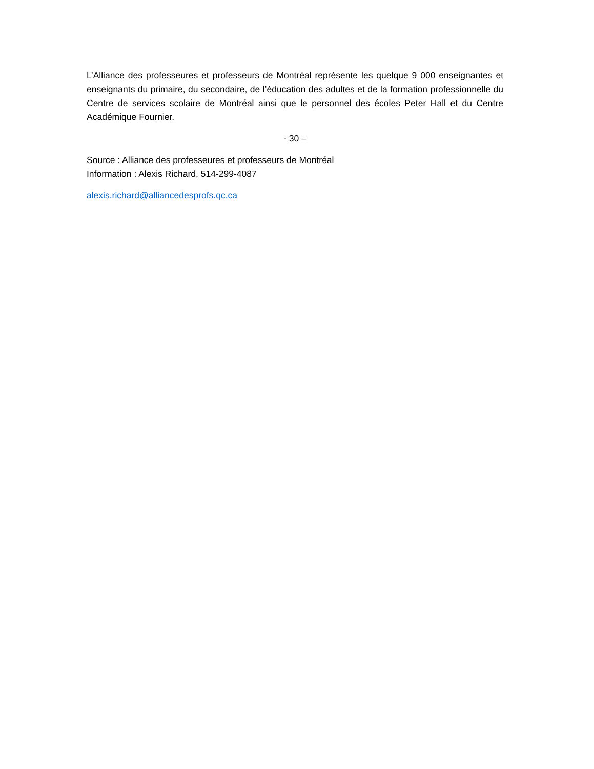L’Alliance des professeures et professeurs de Montréal représente les quelque 9 000 enseignantes et enseignants du primaire, du secondaire, de l’éducation des adultes et de la formation professionnelle du Centre de services scolaire de Montréal ainsi que le personnel des écoles Peter Hall et du Centre Académique Fournier.
- 30 –
Source : Alliance des professeures et professeurs de Montréal
Information : Alexis Richard, 514-299-4087
alexis.richard@alliancedesprofs.qc.ca